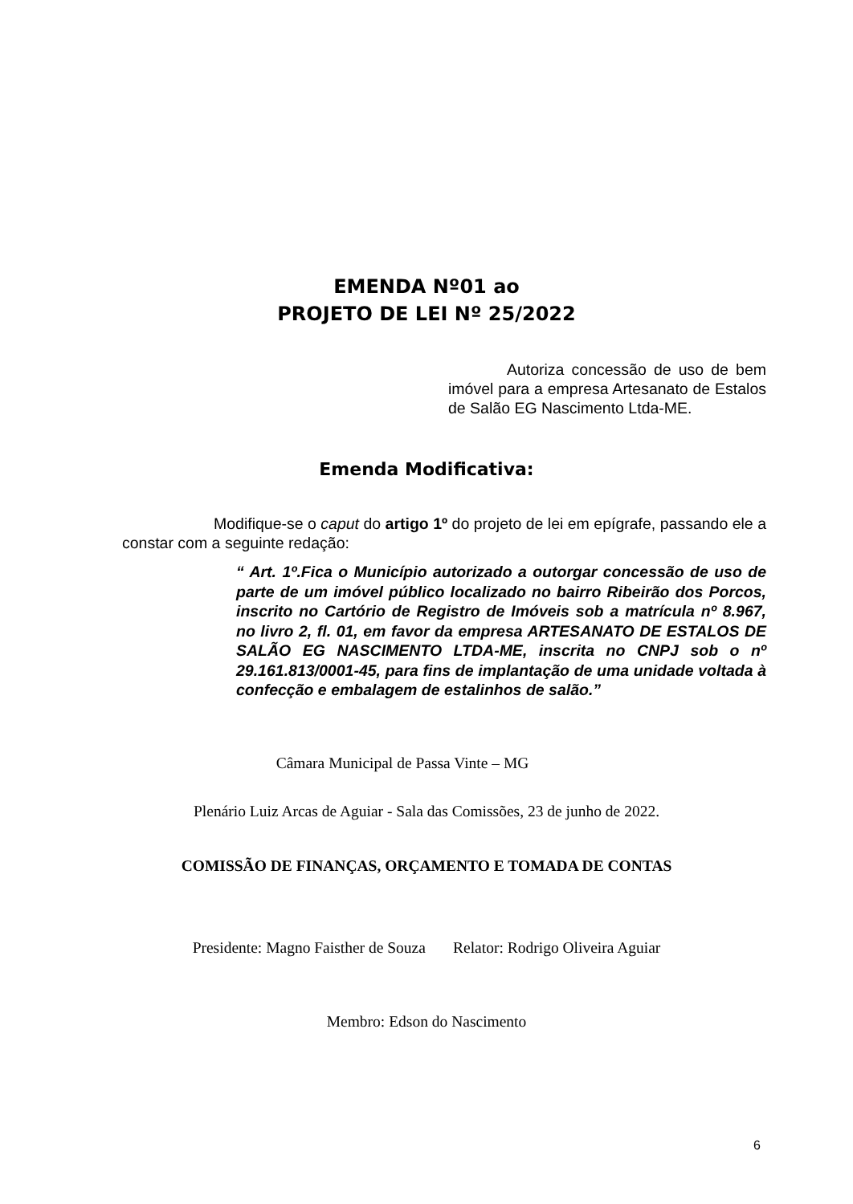EMENDA Nº01 ao
PROJETO DE LEI Nº 25/2022
Autoriza concessão de uso de bem imóvel para a empresa Artesanato de Estalos de Salão EG Nascimento Ltda-ME.
Emenda Modificativa:
Modifique-se o caput do artigo 1º do projeto de lei em epígrafe, passando ele a constar com a seguinte redação:
“ Art. 1º.Fica o Município autorizado a outorgar concessão de uso de parte de um imóvel público localizado no bairro Ribeirão dos Porcos, inscrito no Cartório de Registro de Imóveis sob a matrícula nº 8.967, no livro 2, fl. 01, em favor da empresa ARTESANATO DE ESTALOS DE SALÃO EG NASCIMENTO LTDA-ME, inscrita no CNPJ sob o nº 29.161.813/0001-45, para fins de implantação de uma unidade voltada à confecção e embalagem de estalinhos de salão.”
Câmara Municipal de Passa Vinte – MG
Plenário Luiz Arcas de Aguiar - Sala das Comissões, 23 de junho de 2022.
COMISSÃO DE FINANÇAS, ORÇAMENTO E TOMADA DE CONTAS
Presidente: Magno Faisther de Souza Relator: Rodrigo Oliveira Aguiar
Membro: Edson do Nascimento
6